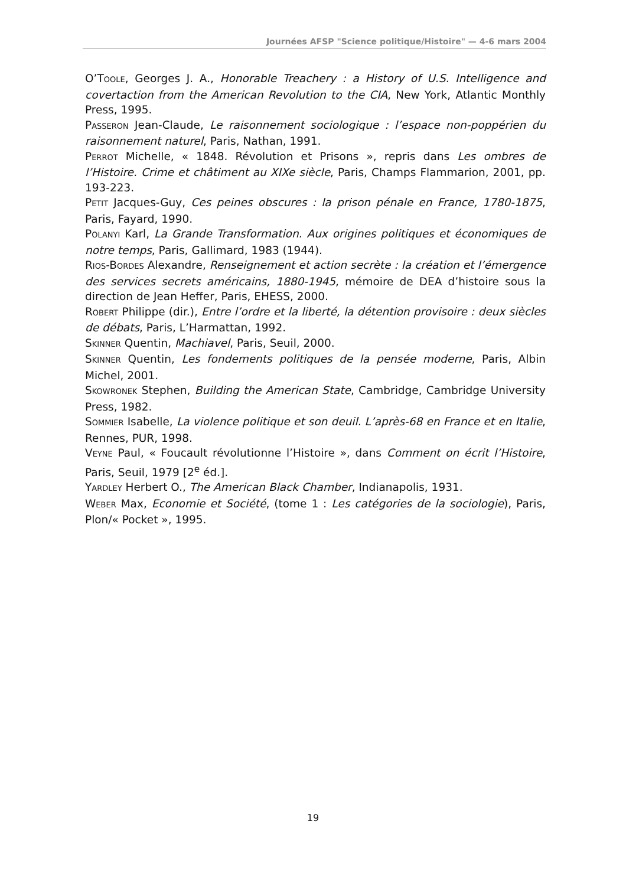Journées AFSP "Science politique/Histoire" — 4-6 mars 2004
O’TOOLE, Georges J. A., Honorable Treachery : a History of U.S. Intelligence and covertaction from the American Revolution to the CIA, New York, Atlantic Monthly Press, 1995.
PASSERON Jean-Claude, Le raisonnement sociologique : l’espace non-poppérien du raisonnement naturel, Paris, Nathan, 1991.
PERROT Michelle, « 1848. Révolution et Prisons », repris dans Les ombres de l’Histoire. Crime et châtiment au XIXe siècle, Paris, Champs Flammarion, 2001, pp. 193-223.
PETIT Jacques-Guy, Ces peines obscures : la prison pénale en France, 1780-1875, Paris, Fayard, 1990.
POLANYI Karl, La Grande Transformation. Aux origines politiques et économiques de notre temps, Paris, Gallimard, 1983 (1944).
RIOS-BORDES Alexandre, Renseignement et action secrète : la création et l’émergence des services secrets américains, 1880-1945, mémoire de DEA d’histoire sous la direction de Jean Heffer, Paris, EHESS, 2000.
ROBERT Philippe (dir.), Entre l’ordre et la liberté, la détention provisoire : deux siècles de débats, Paris, L’Harmattan, 1992.
SKINNER Quentin, Machiavel, Paris, Seuil, 2000.
SKINNER Quentin, Les fondements politiques de la pensée moderne, Paris, Albin Michel, 2001.
SKOWRONEK Stephen, Building the American State, Cambridge, Cambridge University Press, 1982.
SOMMIER Isabelle, La violence politique et son deuil. L’après-68 en France et en Italie, Rennes, PUR, 1998.
VEYNE Paul, « Foucault révolutionne l’Histoire », dans Comment on écrit l’Histoire, Paris, Seuil, 1979 [2<sup>e</sup> éd.].
YARDLEY Herbert O., The American Black Chamber, Indianapolis, 1931.
WEBER Max, Economie et Société, (tome 1 : Les catégories de la sociologie), Paris, Plon/« Pocket », 1995.
19